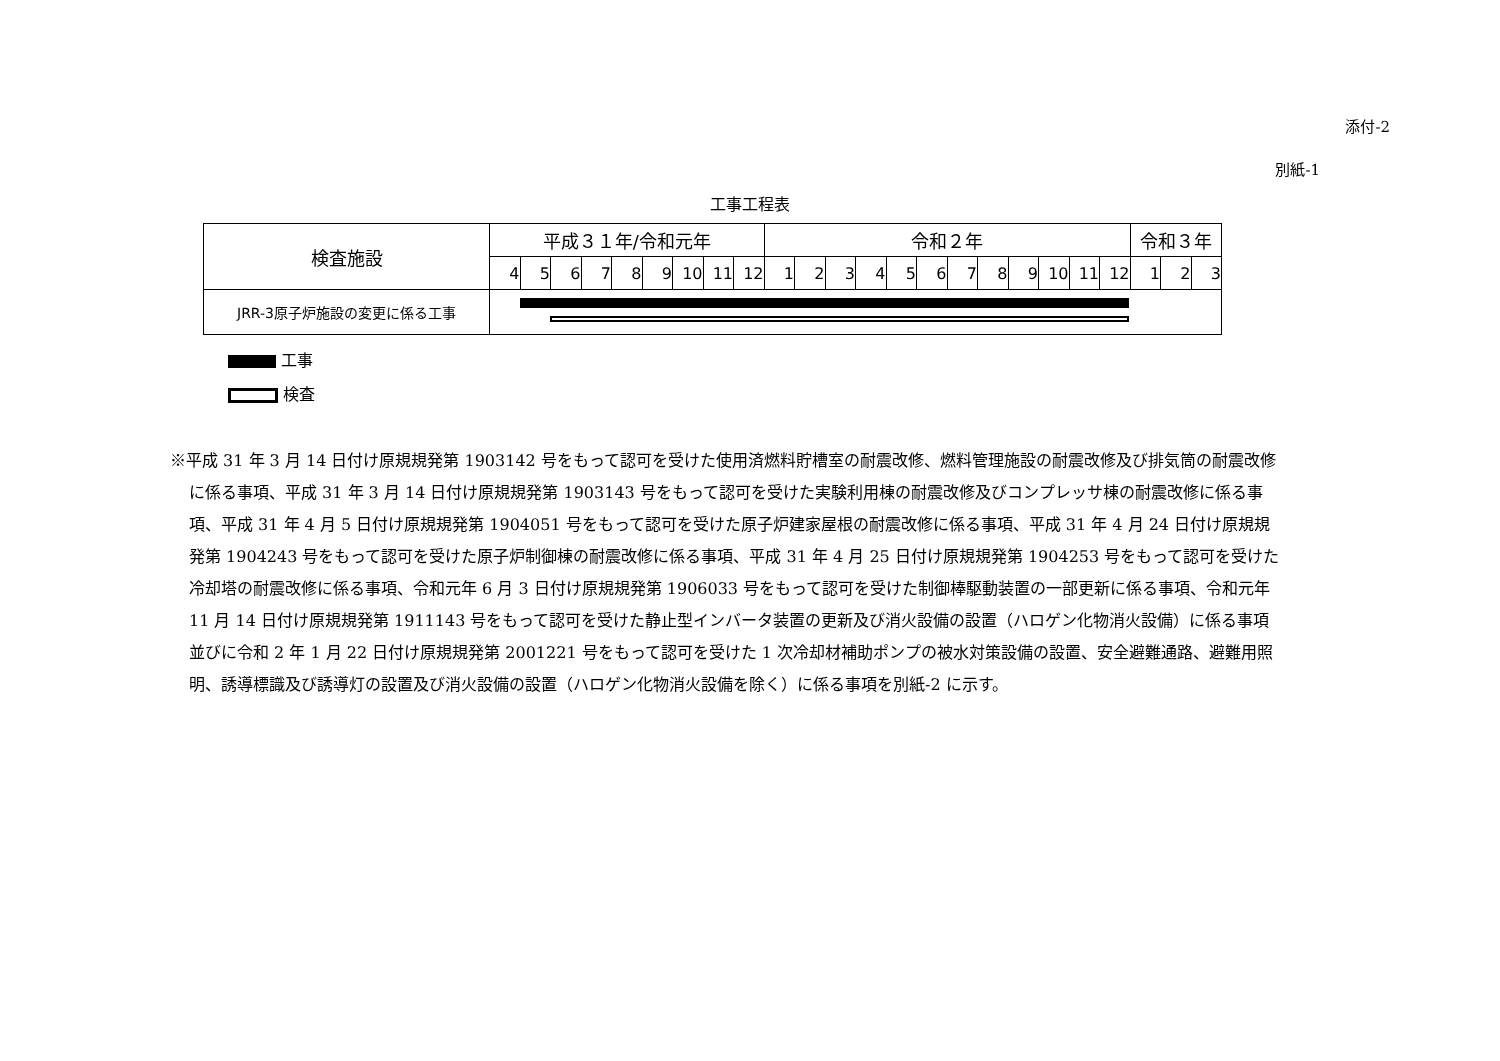添付-2
別紙-1
工事工程表
| 検査施設 | 平成３１年/令和元年 | | | | | | | | | 令和２年 | | | | | | | | | | | | 令和３年 | | |
| --- | --- | --- | --- | --- | --- | --- | --- | --- | --- | --- | --- | --- | --- | --- | --- | --- | --- | --- | --- | --- | --- | --- | --- | --- |
| | 4 | 5 | 6 | 7 | 8 | 9 | 10 | 11 | 12 | 1 | 2 | 3 | 4 | 5 | 6 | 7 | 8 | 9 | 10 | 11 | 12 | 1 | 2 | 3 |
| JRR-3原子炉施設の変更に係る工事 | | | | | | | | | | | | | | | | | | | | | | | | |
工事
検査
※平成 31 年 3 月 14 日付け原規規発第 1903142 号をもって認可を受けた使用済燃料貯槽室の耐震改修、燃料管理施設の耐震改修及び排気筒の耐震改修に係る事項、平成 31 年 3 月 14 日付け原規規発第 1903143 号をもって認可を受けた実験利用棟の耐震改修及びコンプレッサ棟の耐震改修に係る事項、平成 31 年 4 月 5 日付け原規規発第 1904051 号をもって認可を受けた原子炉建家屋根の耐震改修に係る事項、平成 31 年 4 月 24 日付け原規規発第 1904243 号をもって認可を受けた原子炉制御棟の耐震改修に係る事項、平成 31 年 4 月 25 日付け原規規発第 1904253 号をもって認可を受けた冷却塔の耐震改修に係る事項、令和元年 6 月 3 日付け原規規発第 1906033 号をもって認可を受けた制御棒駆動装置の一部更新に係る事項、令和元年 11 月 14 日付け原規規発第 1911143 号をもって認可を受けた静止型インバータ装置の更新及び消火設備の設置（ハロゲン化物消火設備）に係る事項並びに令和 2 年 1 月 22 日付け原規規発第 2001221 号をもって認可を受けた 1 次冷却材補助ポンプの被水対策設備の設置、安全避難通路、避難用照明、誘導標識及び誘導灯の設置及び消火設備の設置（ハロゲン化物消火設備を除く）に係る事項を別紙-2 に示す。